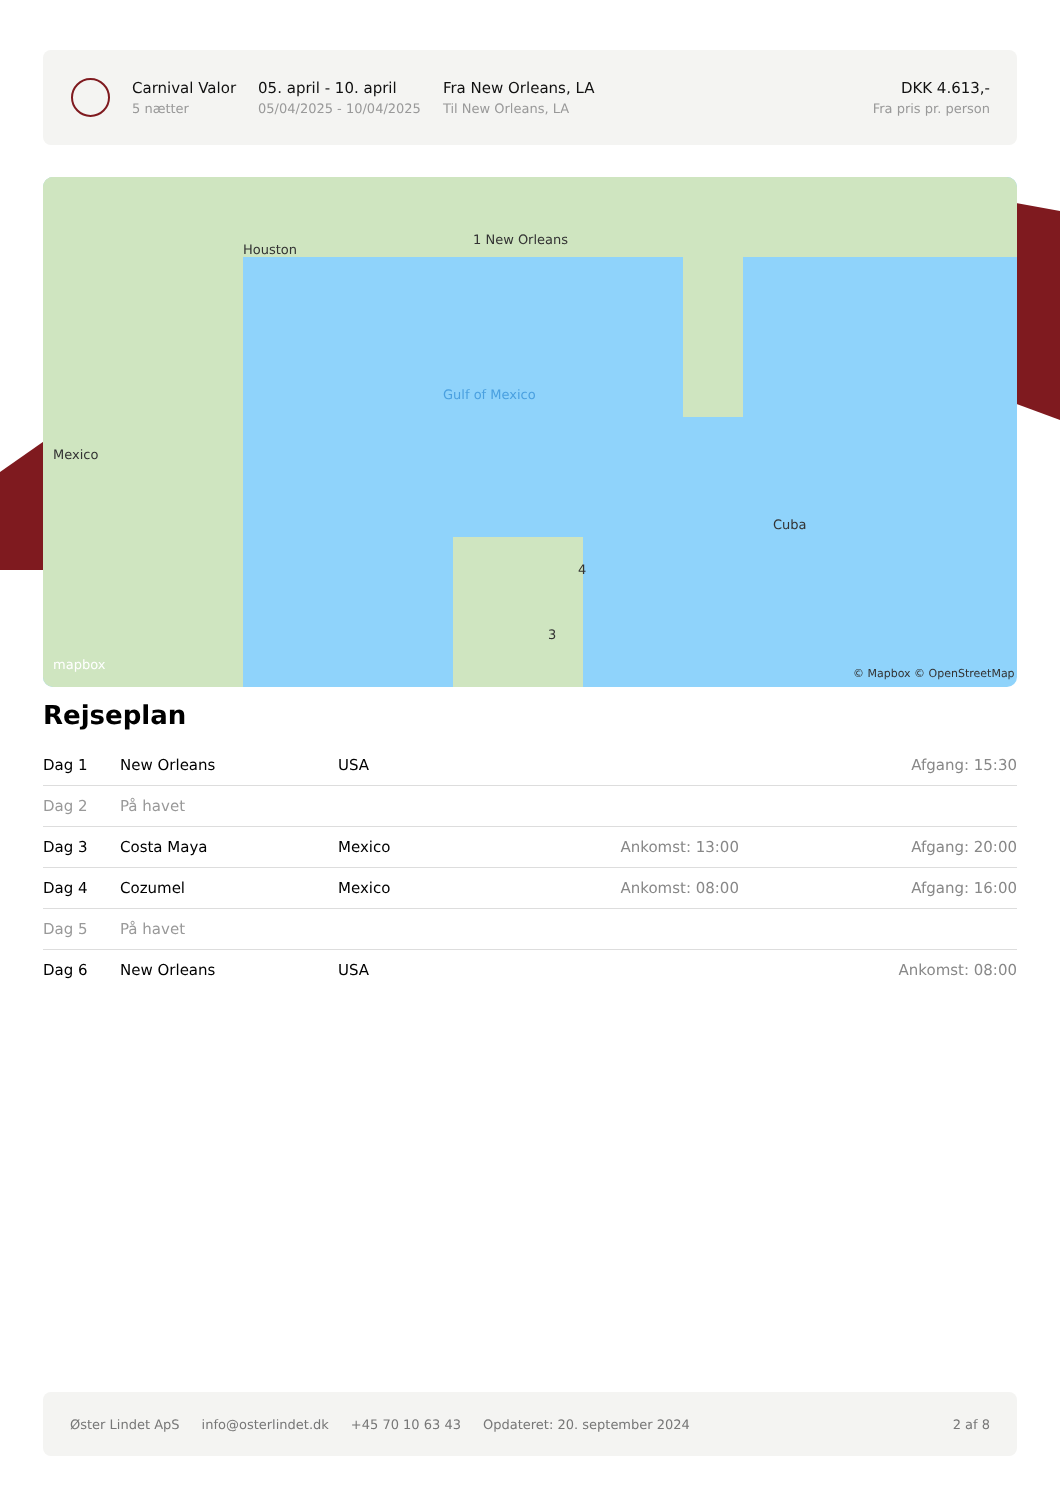Carnival Valor
5 nætter
05. april - 10. april
05/04/2025 - 10/04/2025
Fra New Orleans, LA
Til New Orleans, LA
DKK 4.613,-
Fra pris pr. person
1 New Orleans
Houston
Mexico
Gulf of Mexico
Cuba
4
3
mapbox
© Mapbox © OpenStreetMap
Rejseplan
| Dag 1 | New Orleans | USA | | Afgang: 15:30 |
| Dag 2 | På havet | | | |
| Dag 3 | Costa Maya | Mexico | Ankomst: 13:00 | Afgang: 20:00 |
| Dag 4 | Cozumel | Mexico | Ankomst: 08:00 | Afgang: 16:00 |
| Dag 5 | På havet | | | |
| Dag 6 | New Orleans | USA | | Ankomst: 08:00 |
Øster Lindet ApS info@osterlindet.dk +45 70 10 63 43 Opdateret: 20. september 2024 2 af 8